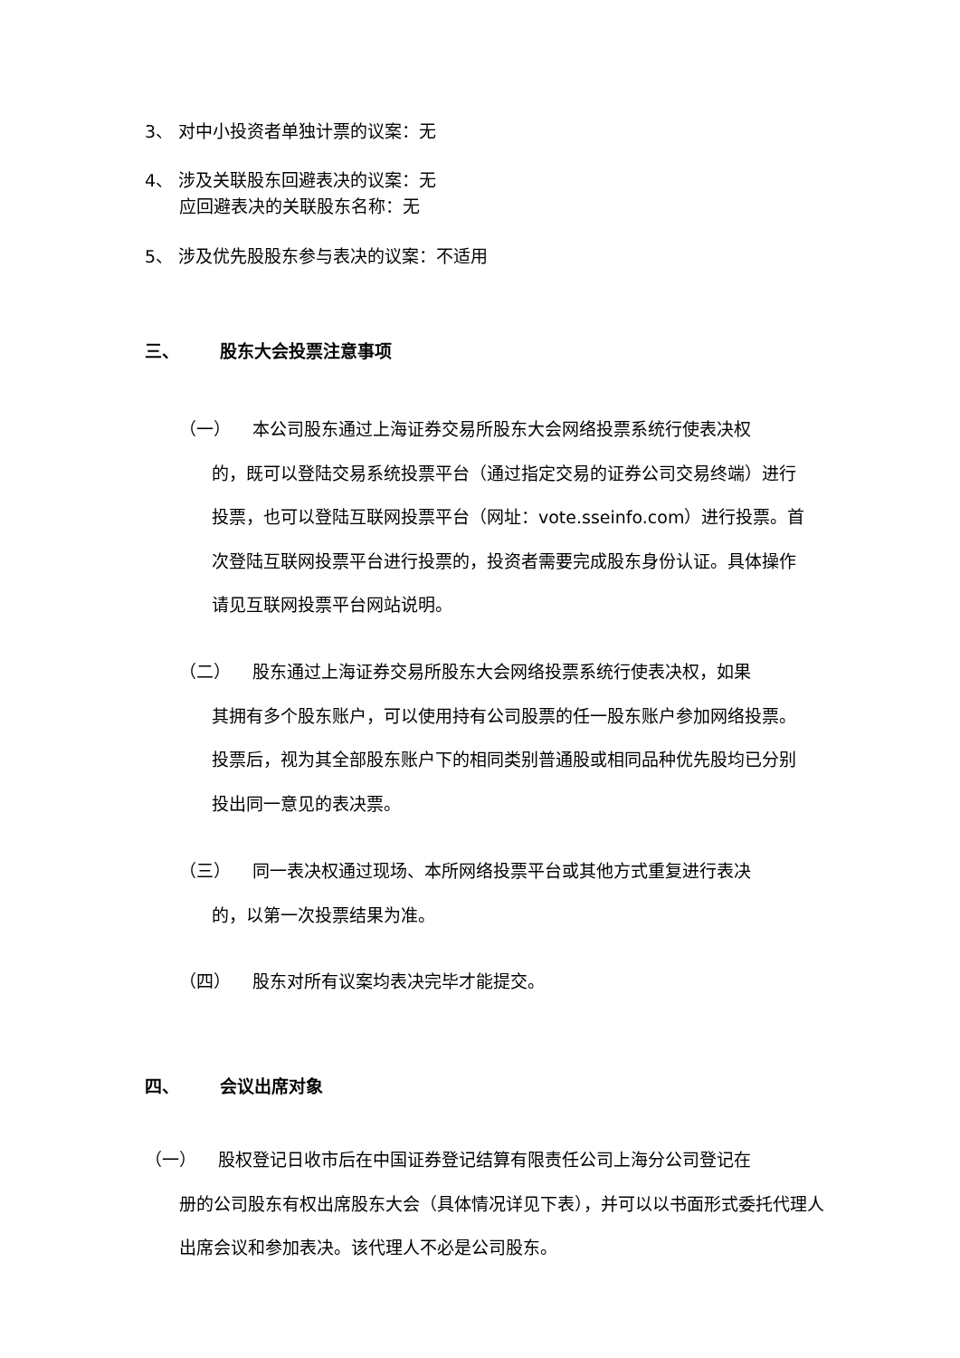3、 对中小投资者单独计票的议案：无
4、 涉及关联股东回避表决的议案：无
应回避表决的关联股东名称：无
5、 涉及优先股股东参与表决的议案：不适用
三、 股东大会投票注意事项
（一） 本公司股东通过上海证券交易所股东大会网络投票系统行使表决权
的，既可以登陆交易系统投票平台（通过指定交易的证券公司交易终端）进行投票，也可以登陆互联网投票平台（网址：vote.sseinfo.com）进行投票。首次登陆互联网投票平台进行投票的，投资者需要完成股东身份认证。具体操作请见互联网投票平台网站说明。
（二） 股东通过上海证券交易所股东大会网络投票系统行使表决权，如果
其拥有多个股东账户，可以使用持有公司股票的任一股东账户参加网络投票。投票后，视为其全部股东账户下的相同类别普通股或相同品种优先股均已分别投出同一意见的表决票。
（三） 同一表决权通过现场、本所网络投票平台或其他方式重复进行表决
的，以第一次投票结果为准。
（四） 股东对所有议案均表决完毕才能提交。
四、 会议出席对象
（一） 股权登记日收市后在中国证券登记结算有限责任公司上海分公司登记在
册的公司股东有权出席股东大会（具体情况详见下表），并可以以书面形式委托代理人出席会议和参加表决。该代理人不必是公司股东。